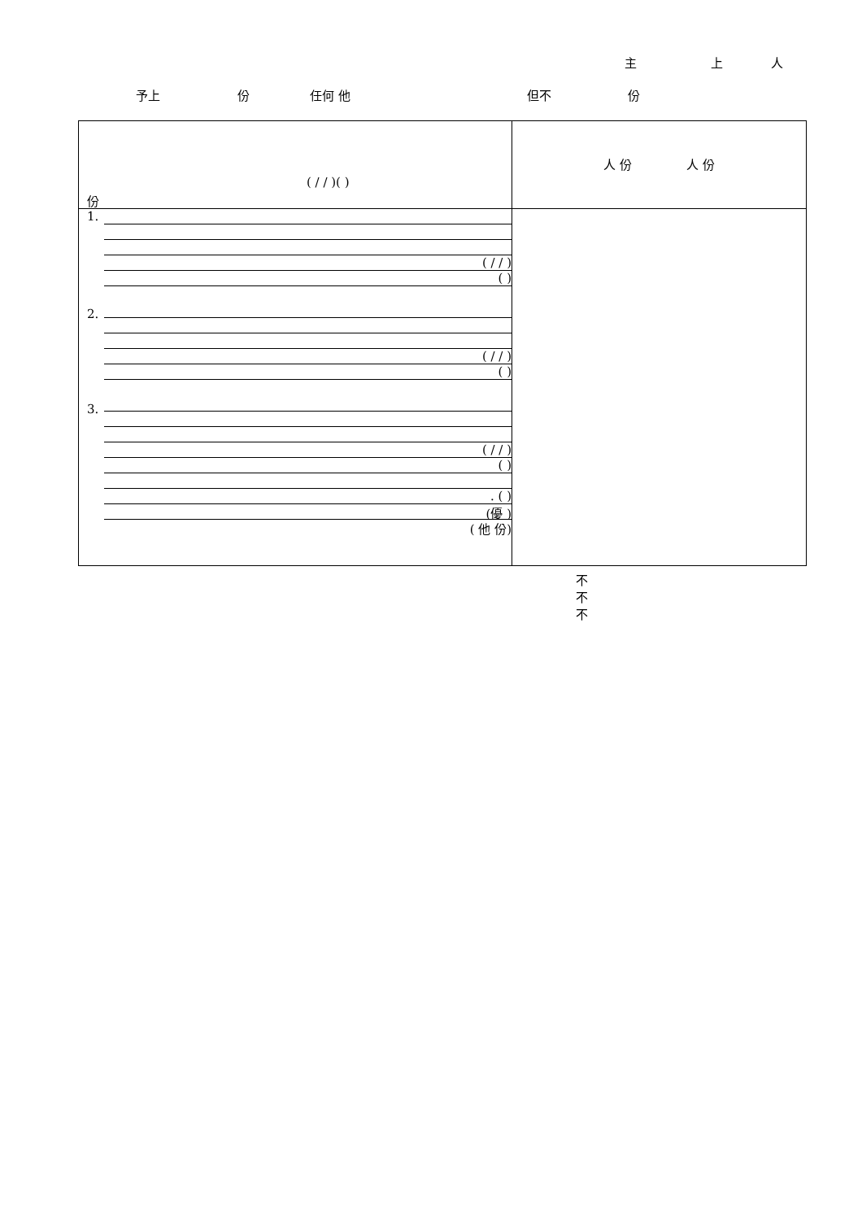主 上 人
予上 份 任何 他 但不 份
| ( / / )( ) 份 | 人 份 人 份 |
| 1. ( / / ) ( ) 2. ( / / ) ( ) 3. ( / / ) ( ) . ( ) (優 ) ( 他 份) | 不 不 不 |